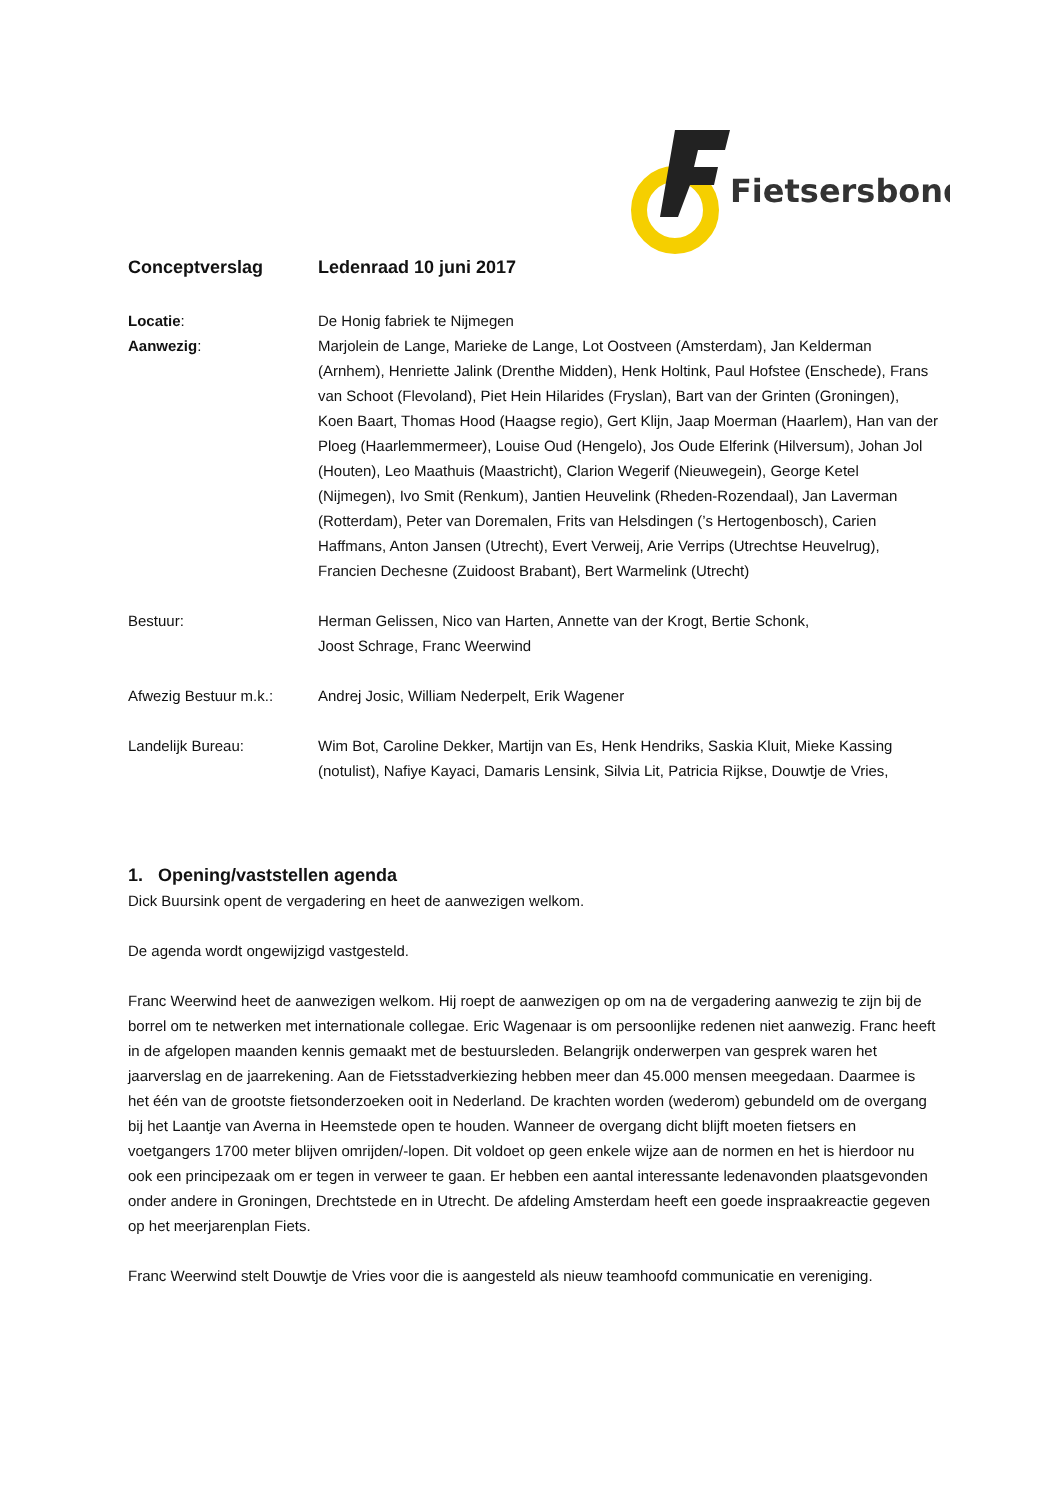Fietsersbond
Conceptverslag Ledenraad 10 juni 2017
Locatie: De Honig fabriek te Nijmegen
Aanwezig: Marjolein de Lange, Marieke de Lange, Lot Oostveen (Amsterdam), Jan Kelderman (Arnhem), Henriette Jalink (Drenthe Midden), Henk Holtink, Paul Hofstee (Enschede), Frans van Schoot (Flevoland), Piet Hein Hilarides (Fryslan), Bart van der Grinten (Groningen), Koen Baart, Thomas Hood (Haagse regio), Gert Klijn, Jaap Moerman (Haarlem), Han van der Ploeg (Haarlemmermeer), Louise Oud (Hengelo), Jos Oude Elferink (Hilversum), Johan Jol (Houten), Leo Maathuis (Maastricht), Clarion Wegerif (Nieuwegein), George Ketel (Nijmegen), Ivo Smit (Renkum), Jantien Heuvelink (Rheden-Rozendaal), Jan Laverman (Rotterdam), Peter van Doremalen, Frits van Helsdingen (’s Hertogenbosch), Carien Haffmans, Anton Jansen (Utrecht), Evert Verweij, Arie Verrips (Utrechtse Heuvelrug), Francien Dechesne (Zuidoost Brabant), Bert Warmelink (Utrecht)
Bestuur: Herman Gelissen, Nico van Harten, Annette van der Krogt, Bertie Schonk,
Joost Schrage, Franc Weerwind
Afwezig Bestuur m.k.: Andrej Josic, William Nederpelt, Erik Wagener
Landelijk Bureau: Wim Bot, Caroline Dekker, Martijn van Es, Henk Hendriks, Saskia Kluit, Mieke Kassing (notulist), Nafiye Kayaci, Damaris Lensink, Silvia Lit, Patricia Rijkse, Douwtje de Vries,
1. Opening/vaststellen agenda
Dick Buursink opent de vergadering en heet de aanwezigen welkom.
De agenda wordt ongewijzigd vastgesteld.
Franc Weerwind heet de aanwezigen welkom. Hij roept de aanwezigen op om na de vergadering aanwezig te zijn bij de borrel om te netwerken met internationale collegae. Eric Wagenaar is om persoonlijke redenen niet aanwezig. Franc heeft in de afgelopen maanden kennis gemaakt met de bestuursleden. Belangrijk onderwerpen van gesprek waren het jaarverslag en de jaarrekening. Aan de Fietsstadverkiezing hebben meer dan 45.000 mensen meegedaan. Daarmee is het één van de grootste fietsonderzoeken ooit in Nederland. De krachten worden (wederom) gebundeld om de overgang bij het Laantje van Averna in Heemstede open te houden. Wanneer de overgang dicht blijft moeten fietsers en voetgangers 1700 meter blijven omrijden/-lopen. Dit voldoet op geen enkele wijze aan de normen en het is hierdoor nu ook een principezaak om er tegen in verweer te gaan. Er hebben een aantal interessante ledenavonden plaatsgevonden onder andere in Groningen, Drechtstede en in Utrecht. De afdeling Amsterdam heeft een goede inspraakreactie gegeven op het meerjarenplan Fiets.
Franc Weerwind stelt Douwtje de Vries voor die is aangesteld als nieuw teamhoofd communicatie en vereniging.